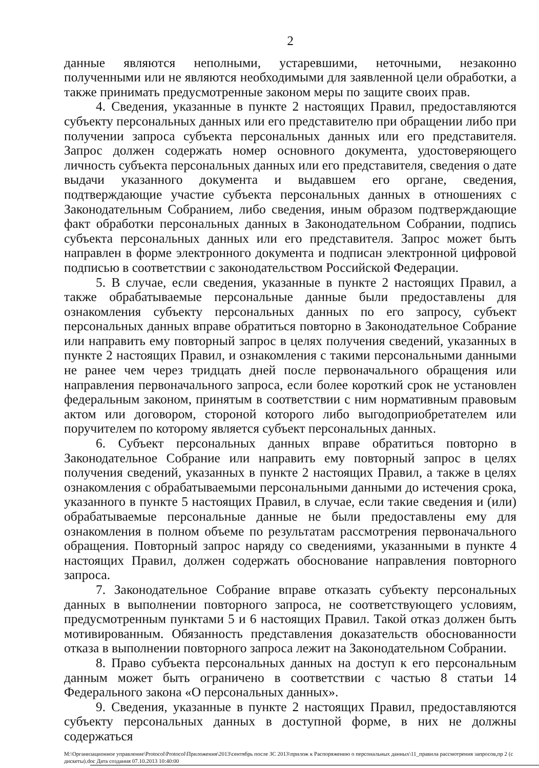2
данные являются неполными, устаревшими, неточными, незаконно полученными или не являются необходимыми для заявленной цели обработки, а также принимать предусмотренные законом меры по защите своих прав.
4. Сведения, указанные в пункте 2 настоящих Правил, предоставляются субъекту персональных данных или его представителю при обращении либо при получении запроса субъекта персональных данных или его представителя. Запрос должен содержать номер основного документа, удостоверяющего личность субъекта персональных данных или его представителя, сведения о дате выдачи указанного документа и выдавшем его органе, сведения, подтверждающие участие субъекта персональных данных в отношениях с Законодательным Собранием, либо сведения, иным образом подтверждающие факт обработки персональных данных в Законодательном Собрании, подпись субъекта персональных данных или его представителя. Запрос может быть направлен в форме электронного документа и подписан электронной цифровой подписью в соответствии с законодательством Российской Федерации.
5. В случае, если сведения, указанные в пункте 2 настоящих Правил, а также обрабатываемые персональные данные были предоставлены для ознакомления субъекту персональных данных по его запросу, субъект персональных данных вправе обратиться повторно в Законодательное Собрание или направить ему повторный запрос в целях получения сведений, указанных в пункте 2 настоящих Правил, и ознакомления с такими персональными данными не ранее чем через тридцать дней после первоначального обращения или направления первоначального запроса, если более короткий срок не установлен федеральным законом, принятым в соответствии с ним нормативным правовым актом или договором, стороной которого либо выгодоприобретателем или поручителем по которому является субъект персональных данных.
6. Субъект персональных данных вправе обратиться повторно в Законодательное Собрание или направить ему повторный запрос в целях получения сведений, указанных в пункте 2 настоящих Правил, а также в целях ознакомления с обрабатываемыми персональными данными до истечения срока, указанного в пункте 5 настоящих Правил, в случае, если такие сведения и (или) обрабатываемые персональные данные не были предоставлены ему для ознакомления в полном объеме по результатам рассмотрения первоначального обращения. Повторный запрос наряду со сведениями, указанными в пункте 4 настоящих Правил, должен содержать обоснование направления повторного запроса.
7. Законодательное Собрание вправе отказать субъекту персональных данных в выполнении повторного запроса, не соответствующего условиям, предусмотренным пунктами 5 и 6 настоящих Правил. Такой отказ должен быть мотивированным. Обязанность представления доказательств обоснованности отказа в выполнении повторного запроса лежит на Законодательном Собрании.
8. Право субъекта персональных данных на доступ к его персональным данным может быть ограничено в соответствии с частью 8 статьи 14 Федерального закона «О персональных данных».
9. Сведения, указанные в пункте 2 настоящих Правил, предоставляются субъекту персональных данных в доступной форме, в них не должны содержаться
M:\Организационное управление\Protocol\Protocol\Приложения\2013\сентябрь после ЗС 2013\прилож к Распоряжению о персональных данных\11_правила рассмотрения запросов,пр 2 (с дискеты).doc Дата создания 07.10.2013 10:40:00